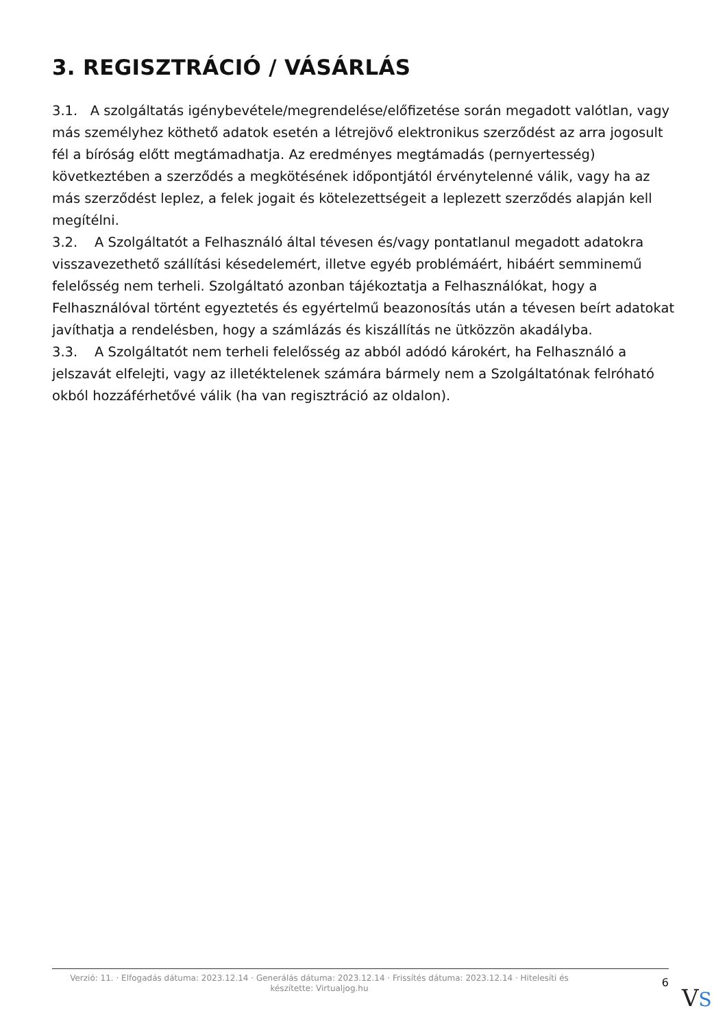3. REGISZTRÁCIÓ / VÁSÁRLÁS
3.1. A szolgáltatás igénybevétele/megrendelése/előfizetése során megadott valótlan, vagy más személyhez köthető adatok esetén a létrejövő elektronikus szerződést az arra jogosult fél a bíróság előtt megtámadhatja. Az eredményes megtámadás (pernyertesség) következtében a szerződés a megkötésének időpontjától érvénytelenné válik, vagy ha az más szerződést leplez, a felek jogait és kötelezettségeit a leplezett szerződés alapján kell megítélni.
3.2. A Szolgáltatót a Felhasználó által tévesen és/vagy pontatlanul megadott adatokra visszavezethető szállítási késedelemért, illetve egyéb problémáért, hibáért semminemű felelősség nem terheli. Szolgáltató azonban tájékoztatja a Felhasználókat, hogy a Felhasználóval történt egyeztetés és egyértelmű beazonosítás után a tévesen beírt adatokat javíthatja a rendelésben, hogy a számlázás és kiszállítás ne ütközzön akadályba.
3.3. A Szolgáltatót nem terheli felelősség az abból adódó károkért, ha Felhasználó a jelszavát elfelejti, vagy az illetéktelenek számára bármely nem a Szolgáltatónak felróható okból hozzáférhetővé válik (ha van regisztráció az oldalon).
Verzió: 11. · Elfogadás dátuma: 2023.12.14 · Generálás dátuma: 2023.12.14 · Frissítés dátuma: 2023.12.14 · Hitelesíti és készítette: Virtualjog.hu
6
VS